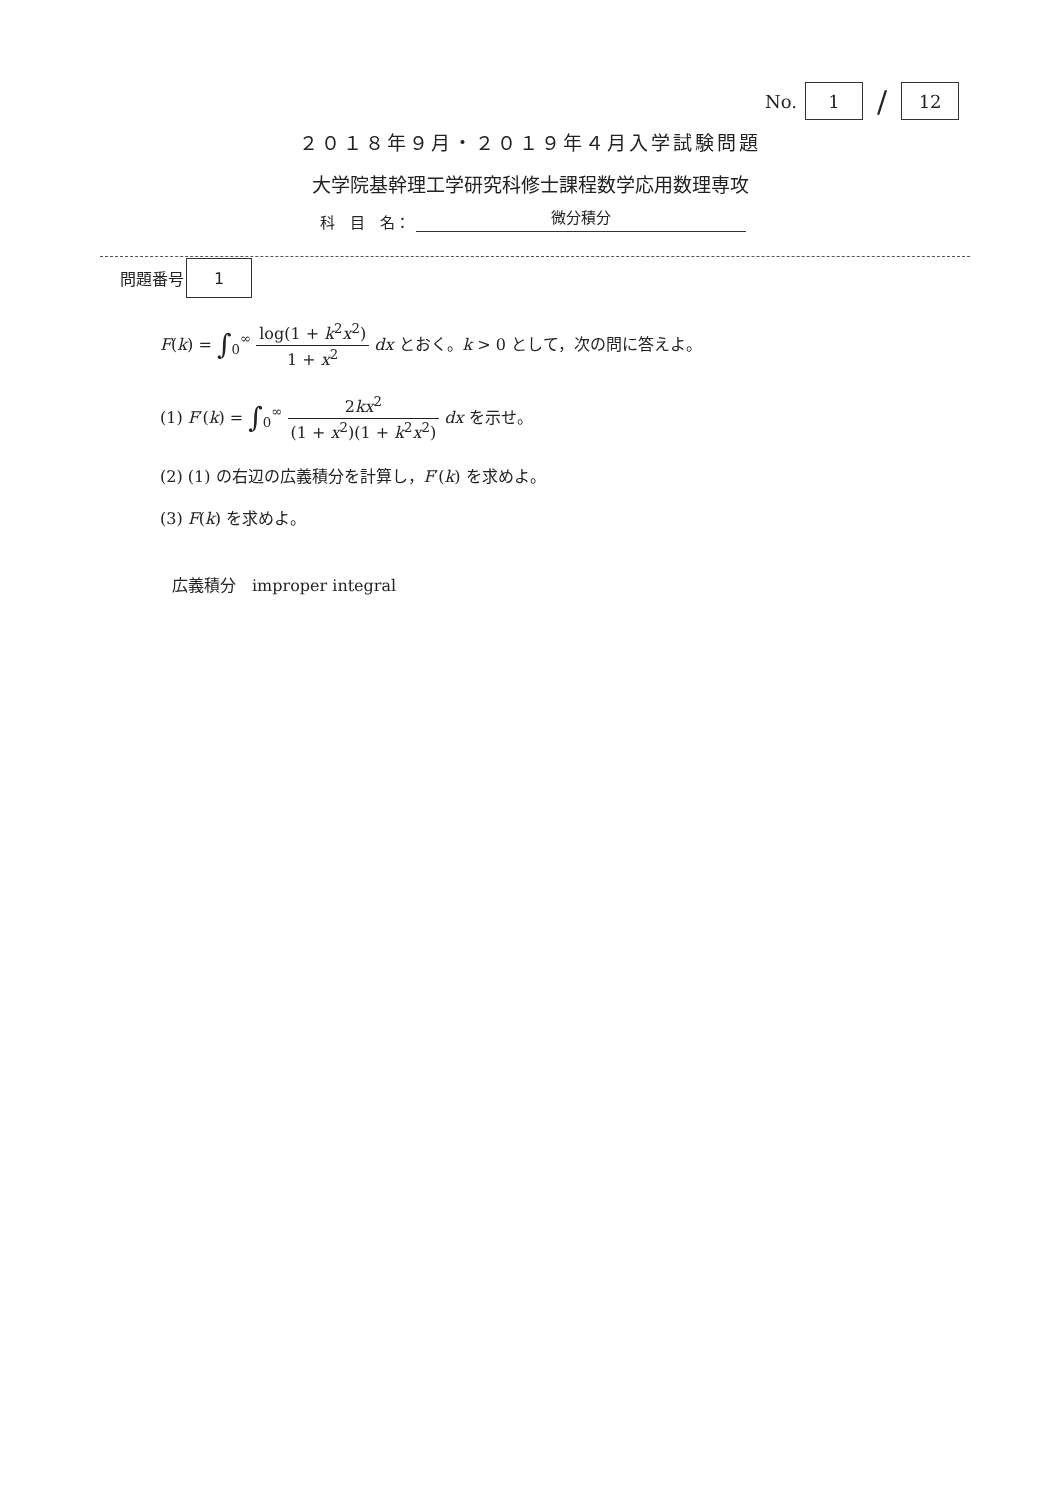No.
1
/
12
２０１８年９月・２０１９年４月入学試験問題
大学院基幹理工学研究科修士課程数学応用数理専攻
科　目　名：
微分積分
問題番号
1
F(k) = ∫<sub>0</sub><sup>∞</sup> log(1 + k<sup>2</sup>x<sup>2</sup>) 1 + x<sup>2</sup> dx とおく。k > 0 として，次の問に答えよ。
(1) F′(k) = ∫<sub>0</sub><sup>∞</sup> 2kx<sup>2</sup> (1 + x<sup>2</sup>)(1 + k<sup>2</sup>x<sup>2</sup>) dx を示せ。
(2) (1) の右辺の広義積分を計算し，F′(k) を求めよ。
(3) F(k) を求めよ。
広義積分　improper integral